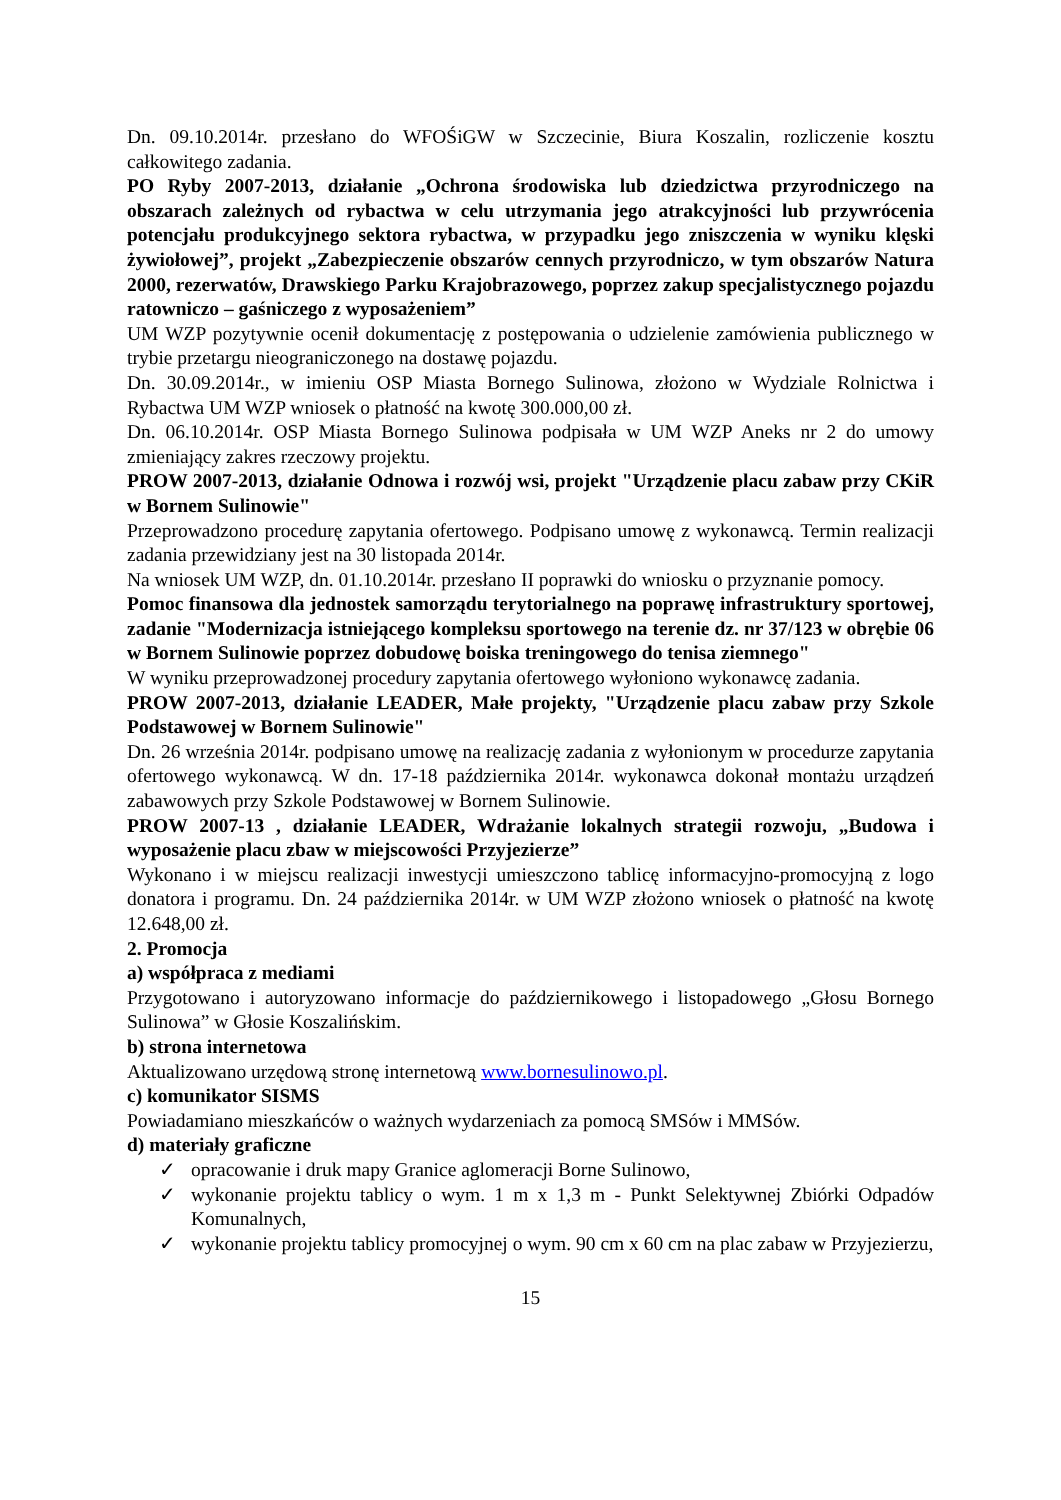Dn. 09.10.2014r. przesłano do WFOŚiGW w Szczecinie, Biura Koszalin, rozliczenie kosztu całkowitego zadania.
PO Ryby 2007-2013, działanie „Ochrona środowiska lub dziedzictwa przyrodniczego na obszarach zależnych od rybactwa w celu utrzymania jego atrakcyjności lub przywrócenia potencjału produkcyjnego sektora rybactwa, w przypadku jego zniszczenia w wyniku klęski żywiołowej”, projekt „Zabezpieczenie obszarów cennych przyrodniczo, w tym obszarów Natura 2000, rezerwatów, Drawskiego Parku Krajobrazowego, poprzez zakup specjalistycznego pojazdu ratowniczo – gaśniczego z wyposażeniem”
UM WZP pozytywnie ocenił dokumentację z postępowania o udzielenie zamówienia publicznego w trybie przetargu nieograniczonego na dostawę pojazdu.
Dn. 30.09.2014r., w imieniu OSP Miasta Bornego Sulinowa, złożono w Wydziale Rolnictwa i Rybactwa UM WZP wniosek o płatność na kwotę 300.000,00 zł.
Dn. 06.10.2014r. OSP Miasta Bornego Sulinowa podpisała w UM WZP Aneks nr 2 do umowy zmieniający zakres rzeczowy projektu.
PROW 2007-2013, działanie Odnowa i rozwój wsi, projekt "Urządzenie placu zabaw przy CKiR w Bornem Sulinowie"
Przeprowadzono procedurę zapytania ofertowego. Podpisano umowę z wykonawcą. Termin realizacji zadania przewidziany jest na 30 listopada 2014r.
Na wniosek UM WZP, dn. 01.10.2014r. przesłano II poprawki do wniosku o przyznanie pomocy.
Pomoc finansowa dla jednostek samorządu terytorialnego na poprawę infrastruktury sportowej, zadanie "Modernizacja istniejącego kompleksu sportowego na terenie dz. nr 37/123 w obrębie 06 w Bornem Sulinowie poprzez dobudowę boiska treningowego do tenisa ziemnego"
W wyniku przeprowadzonej procedury zapytania ofertowego wyłoniono wykonawcę zadania.
PROW 2007-2013, działanie LEADER, Małe projekty, "Urządzenie placu zabaw przy Szkole Podstawowej w Bornem Sulinowie"
Dn. 26 września 2014r. podpisano umowę na realizację zadania z wyłonionym w procedurze zapytania ofertowego wykonawcą. W dn. 17-18 października 2014r. wykonawca dokonał montażu urządzeń zabawowych przy Szkole Podstawowej w Bornem Sulinowie.
PROW 2007-13 , działanie LEADER, Wdrażanie lokalnych strategii rozwoju, „Budowa i wyposażenie placu zbaw w miejscowości Przyjezierze”
Wykonano i w miejscu realizacji inwestycji umieszczono tablicę informacyjno-promocyjną z logo donatora i programu. Dn. 24 października 2014r. w UM WZP złożono wniosek o płatność na kwotę 12.648,00 zł.
2. Promocja
a) współpraca z mediami
Przygotowano i autoryzowano informacje do październikowego i listopadowego „Głosu Bornego Sulinowa” w Głosie Koszalińskim.
b) strona internetowa
Aktualizowano urzędową stronę internetową www.bornesulinowo.pl.
c) komunikator SISMS
Powiadamiano mieszkańców o ważnych wydarzeniach za pomocą SMSów i MMSów.
d) materiały graficzne
✓ opracowanie i druk mapy Granice aglomeracji Borne Sulinowo,
✓ wykonanie projektu tablicy o wym. 1 m x 1,3 m - Punkt Selektywnej Zbiórki Odpadów Komunalnych,
✓ wykonanie projektu tablicy promocyjnej o wym. 90 cm x 60 cm na plac zabaw w Przyjezierzu,
15